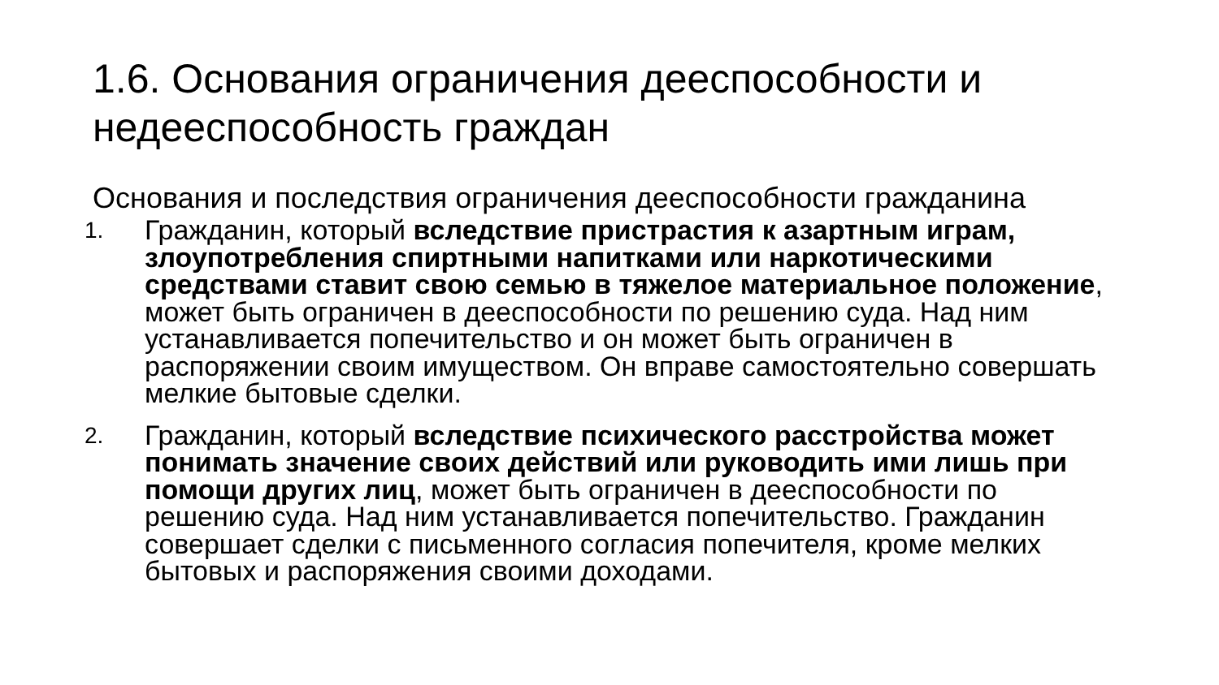1.6. Основания ограничения дееспособности и недееспособность граждан
Основания и последствия ограничения дееспособности гражданина
1.
Гражданин, который вследствие пристрастия к азартным играм, злоупотребления спиртными напитками или наркотическими средствами ставит свою семью в тяжелое материальное положение, может быть ограничен в дееспособности по решению суда. Над ним устанавливается попечительство и он может быть ограничен в распоряжении своим имуществом. Он вправе самостоятельно совершать мелкие бытовые сделки.
2.
Гражданин, который вследствие психического расстройства может понимать значение своих действий или руководить ими лишь при помощи других лиц, может быть ограничен в дееспособности по решению суда. Над ним устанавливается попечительство. Гражданин совершает сделки с письменного согласия попечителя, кроме мелких бытовых и распоряжения своими доходами.